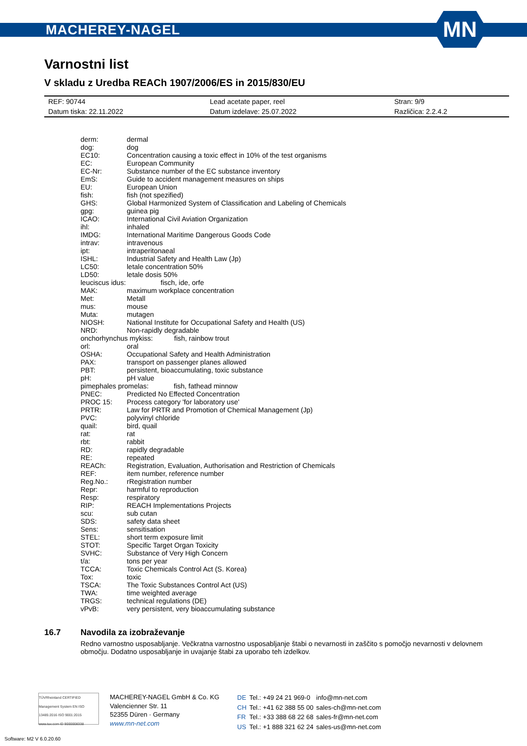MACHEREY-NAGEL
MN
Varnostni list
V skladu z Uredba REACh 1907/2006/ES in 2015/830/EU
| REF: 90744 | Lead acetate paper, reel | Stran: 9/9 |
| Datum tiska: 22.11.2022 | Datum izdelave: 25.07.2022 | Različica: 2.2.4.2 |
| derm: | dermal |
| dog: | dog |
| EC10: | Concentration causing a toxic effect in 10% of the test organisms |
| EC: | European Community |
| EC-Nr: | Substance number of the EC substance inventory |
| EmS: | Guide to accident management measures on ships |
| EU: | European Union |
| fish: | fish (not spezified) |
| GHS: | Global Harmonized System of Classification and Labeling of Chemicals |
| gpg: | guinea pig |
| ICAO: | International Civil Aviation Organization |
| ihl: | inhaled |
| IMDG: | International Maritime Dangerous Goods Code |
| intrav: | intravenous |
| ipt: | intraperitonaeal |
| ISHL: | Industrial Safety and Health Law (Jp) |
| LC50: | letale concentration 50% |
| LD50: | letale dosis 50% |
| leuciscus idus: fisch, ide, orfe | |
| MAK: | maximum workplace concentration |
| Met: | Metall |
| mus: | mouse |
| Muta: | mutagen |
| NIOSH: | National Institute for Occupational Safety and Health (US) |
| NRD: | Non-rapidly degradable |
| onchorhynchus mykiss: fish, rainbow trout | |
| orl: | oral |
| OSHA: | Occupational Safety and Health Administration |
| PAX: | transport on passenger planes allowed |
| PBT: | persistent, bioaccumulating, toxic substance |
| pH: | pH value |
| pimephales promelas: fish, fathead minnow | |
| PNEC: | Predicted No Effected Concentration |
| PROC 15: | Process category 'for laboratory use' |
| PRTR: | Law for PRTR and Promotion of Chemical Management (Jp) |
| PVC: | polyvinyl chloride |
| quail: | bird, quail |
| rat: | rat |
| rbt: | rabbit |
| RD: | rapidly degradable |
| RE: | repeated |
| REACh: | Registration, Evaluation, Authorisation and Restriction of Chemicals |
| REF: | item number, reference number |
| Reg.No.: | rRegistration number |
| Repr: | harmful to reproduction |
| Resp: | respiratory |
| RIP: | REACH Implementations Projects |
| scu: | sub cutan |
| SDS: | safety data sheet |
| Sens: | sensitisation |
| STEL: | short term exposure limit |
| STOT: | Specific Target Organ Toxicity |
| SVHC: | Substance of Very High Concern |
| t/a: | tons per year |
| TCCA: | Toxic Chemicals Control Act (S. Korea) |
| Tox: | toxic |
| TSCA: | The Toxic Substances Control Act (US) |
| TWA: | time weighted average |
| TRGS: | technical regulations (DE) |
| vPvB: | very persistent, very bioaccumulating substance |
16.7 Navodila za izobraževanje
Redno varnostno usposabljanje. Večkratna varnostno usposabljanje štabi o nevarnosti in zaščito s pomočjo nevarnosti v delovnem območju. Dodatno usposabljanje in uvajanje štabi za uporabo teh izdelkov.
TÜVRheinland CERTIFIED
Management System EN ISO 13485:2016 ISO 9001:2015
www.tuv.com ID 9000008338
MACHEREY-NAGEL GmbH & Co. KG
Valencienner Str. 11
52355 Düren · Germany
www.mn-net.com
| DE | Tel.: +49 24 21 969-0 | info@mn-net.com |
| CH | Tel.: +41 62 388 55 00 | sales-ch@mn-net.com |
| FR | Tel.: +33 388 68 22 68 | sales-fr@mn-net.com |
| US | Tel.: +1 888 321 62 24 | sales-us@mn-net.com |
Software: M2 V 6.0.20.60